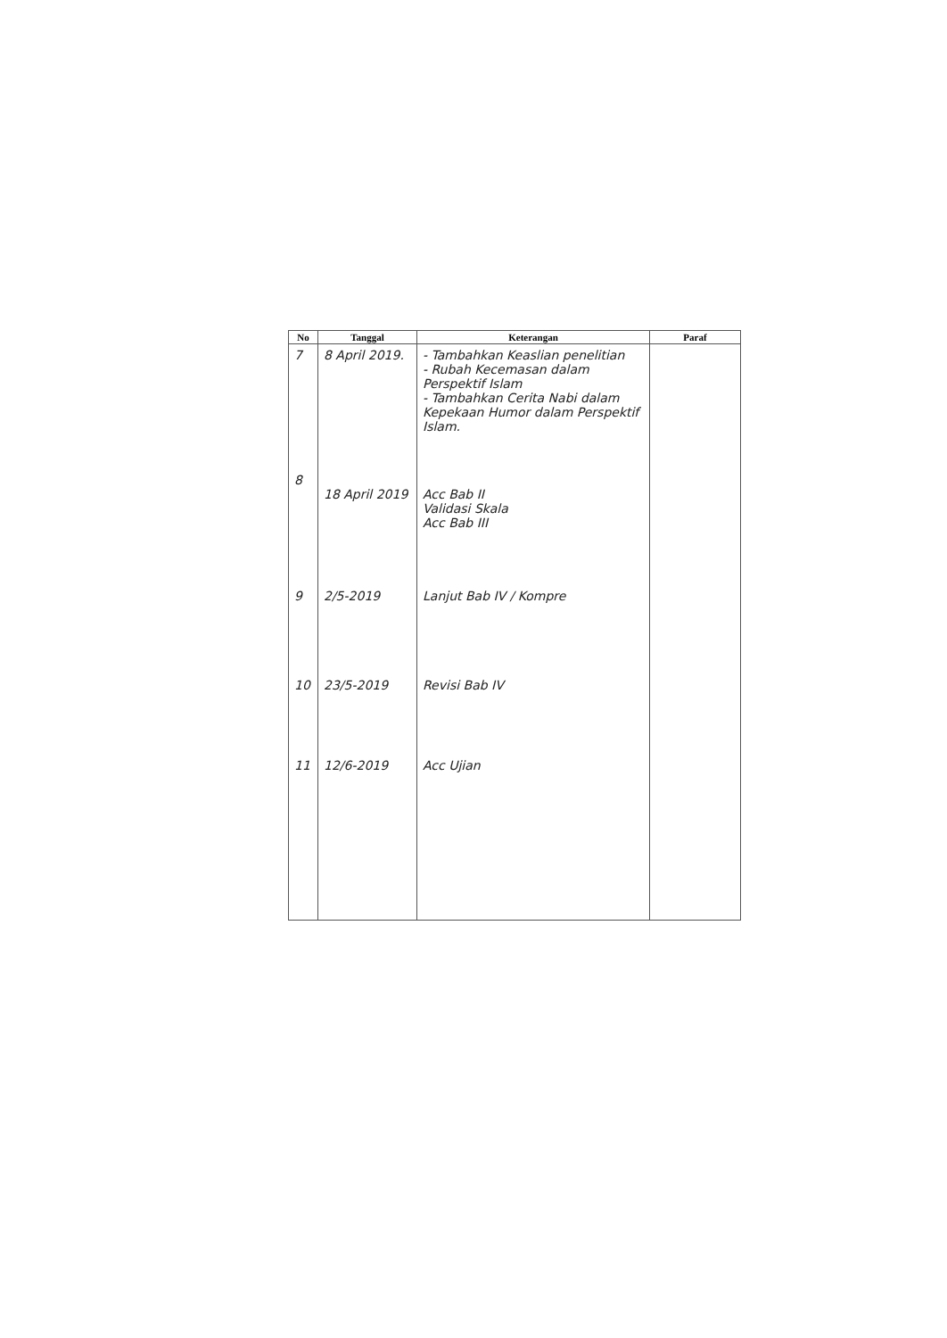| No | Tanggal | Keterangan | Paraf |
| --- | --- | --- | --- |
| 7 | 8 April 2019. | - Tambahkan Keaslian penelitian - Rubah Kecemasan dalam Perspektif Islam - Tambahkan Cerita Nabi dalam Kepekaan Humor dalam Perspektif Islam. | |
| 8 | 18 April 2019 | Acc Bab II Validasi Skala Acc Bab III | |
| 9 | 2/5-2019 | Lanjut Bab IV / Kompre | |
| 10 | 23/5-2019 | Revisi Bab IV | |
| 11 | 12/6-2019 | Acc Ujian | |